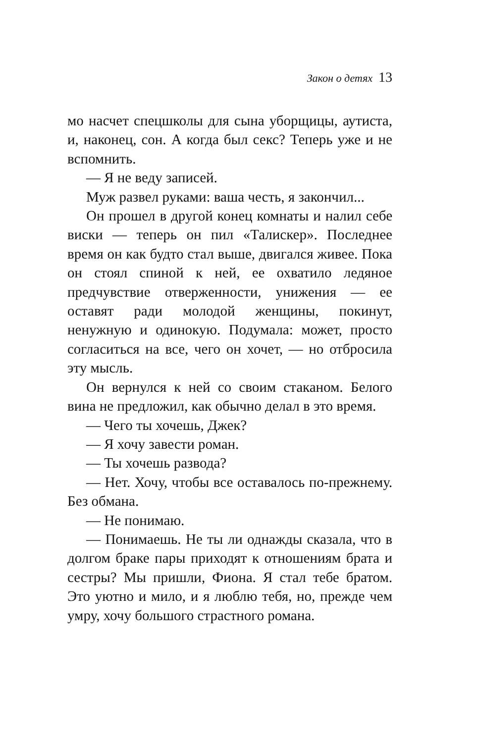Закон о детях 13
мо насчет спецшколы для сына уборщицы, аутиста, и, наконец, сон. А когда был секс? Теперь уже и не вспомнить.
— Я не веду записей.
Муж развел руками: ваша честь, я закончил...
Он прошел в другой конец комнаты и налил себе виски — теперь он пил «Талискер». Последнее время он как будто стал выше, двигался живее. Пока он стоял спиной к ней, ее охватило ледяное предчувствие отверженности, унижения — ее оставят ради молодой женщины, покинут, ненужную и одинокую. Подумала: может, просто согласиться на все, чего он хочет, — но отбросила эту мысль.
Он вернулся к ней со своим стаканом. Белого вина не предложил, как обычно делал в это время.
— Чего ты хочешь, Джек?
— Я хочу завести роман.
— Ты хочешь развода?
— Нет. Хочу, чтобы все оставалось по-прежнему. Без обмана.
— Не понимаю.
— Понимаешь. Не ты ли однажды сказала, что в долгом браке пары приходят к отношениям брата и сестры? Мы пришли, Фиона. Я стал тебе братом. Это уютно и мило, и я люблю тебя, но, прежде чем умру, хочу большого страстного романа.